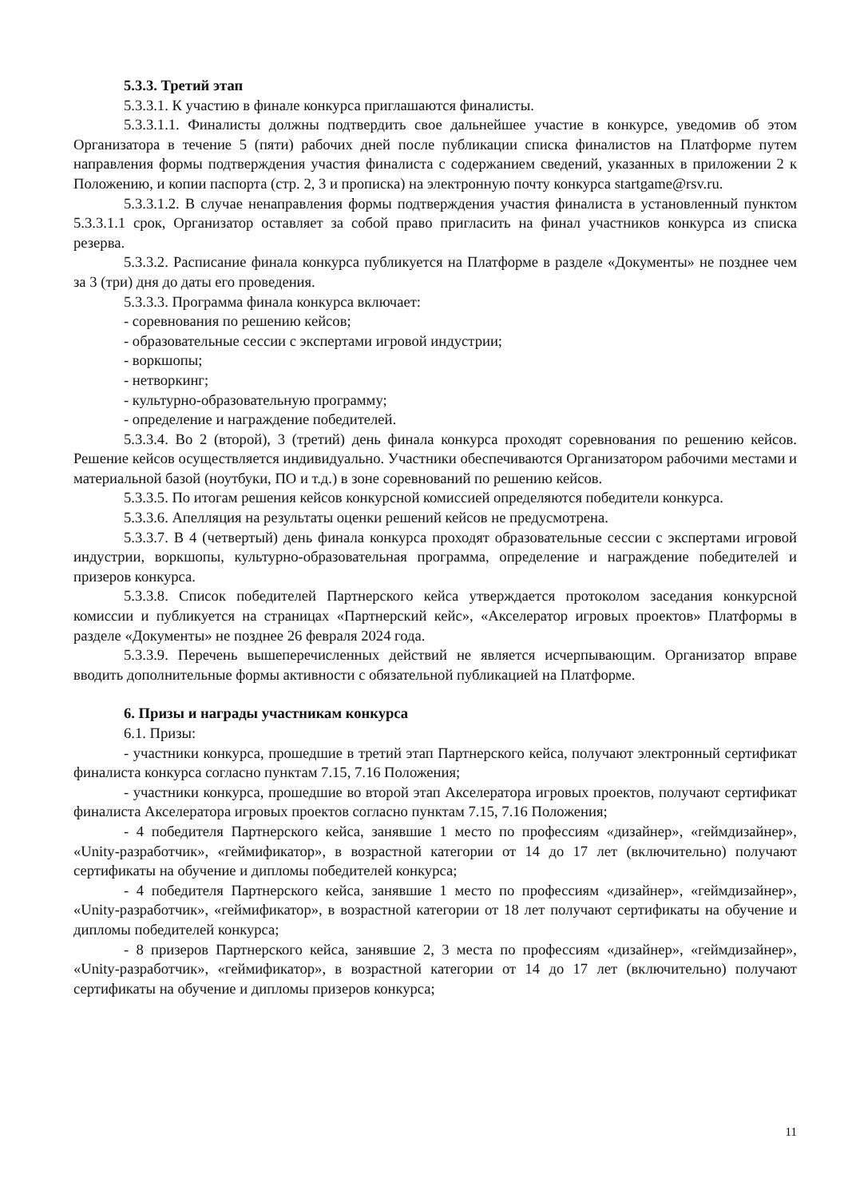5.3.3. Третий этап
5.3.3.1. К участию в финале конкурса приглашаются финалисты.
5.3.3.1.1. Финалисты должны подтвердить свое дальнейшее участие в конкурсе, уведомив об этом Организатора в течение 5 (пяти) рабочих дней после публикации списка финалистов на Платформе путем направления формы подтверждения участия финалиста с содержанием сведений, указанных в приложении 2 к Положению, и копии паспорта (стр. 2, 3 и прописка) на электронную почту конкурса startgame@rsv.ru.
5.3.3.1.2. В случае ненаправления формы подтверждения участия финалиста в установленный пунктом 5.3.3.1.1 срок, Организатор оставляет за собой право пригласить на финал участников конкурса из списка резерва.
5.3.3.2. Расписание финала конкурса публикуется на Платформе в разделе «Документы» не позднее чем за 3 (три) дня до даты его проведения.
5.3.3.3. Программа финала конкурса включает:
- соревнования по решению кейсов;
- образовательные сессии с экспертами игровой индустрии;
- воркшопы;
- нетворкинг;
- культурно-образовательную программу;
- определение и награждение победителей.
5.3.3.4. Во 2 (второй), 3 (третий) день финала конкурса проходят соревнования по решению кейсов. Решение кейсов осуществляется индивидуально. Участники обеспечиваются Организатором рабочими местами и материальной базой (ноутбуки, ПО и т.д.) в зоне соревнований по решению кейсов.
5.3.3.5. По итогам решения кейсов конкурсной комиссией определяются победители конкурса.
5.3.3.6. Апелляция на результаты оценки решений кейсов не предусмотрена.
5.3.3.7. В 4 (четвертый) день финала конкурса проходят образовательные сессии с экспертами игровой индустрии, воркшопы, культурно-образовательная программа, определение и награждение победителей и призеров конкурса.
5.3.3.8. Список победителей Партнерского кейса утверждается протоколом заседания конкурсной комиссии и публикуется на страницах «Партнерский кейс», «Акселератор игровых проектов» Платформы в разделе «Документы» не позднее 26 февраля 2024 года.
5.3.3.9. Перечень вышеперечисленных действий не является исчерпывающим. Организатор вправе вводить дополнительные формы активности с обязательной публикацией на Платформе.
6. Призы и награды участникам конкурса
6.1. Призы:
- участники конкурса, прошедшие в третий этап Партнерского кейса, получают электронный сертификат финалиста конкурса согласно пунктам 7.15, 7.16 Положения;
- участники конкурса, прошедшие во второй этап Акселератора игровых проектов, получают сертификат финалиста Акселератора игровых проектов согласно пунктам 7.15, 7.16 Положения;
- 4 победителя Партнерского кейса, занявшие 1 место по профессиям «дизайнер», «геймдизайнер», «Unity-разработчик», «геймификатор», в возрастной категории от 14 до 17 лет (включительно) получают сертификаты на обучение и дипломы победителей конкурса;
- 4 победителя Партнерского кейса, занявшие 1 место по профессиям «дизайнер», «геймдизайнер», «Unity-разработчик», «геймификатор», в возрастной категории от 18 лет получают сертификаты на обучение и дипломы победителей конкурса;
- 8 призеров Партнерского кейса, занявшие 2, 3 места по профессиям «дизайнер», «геймдизайнер», «Unity-разработчик», «геймификатор», в возрастной категории от 14 до 17 лет (включительно) получают сертификаты на обучение и дипломы призеров конкурса;
11